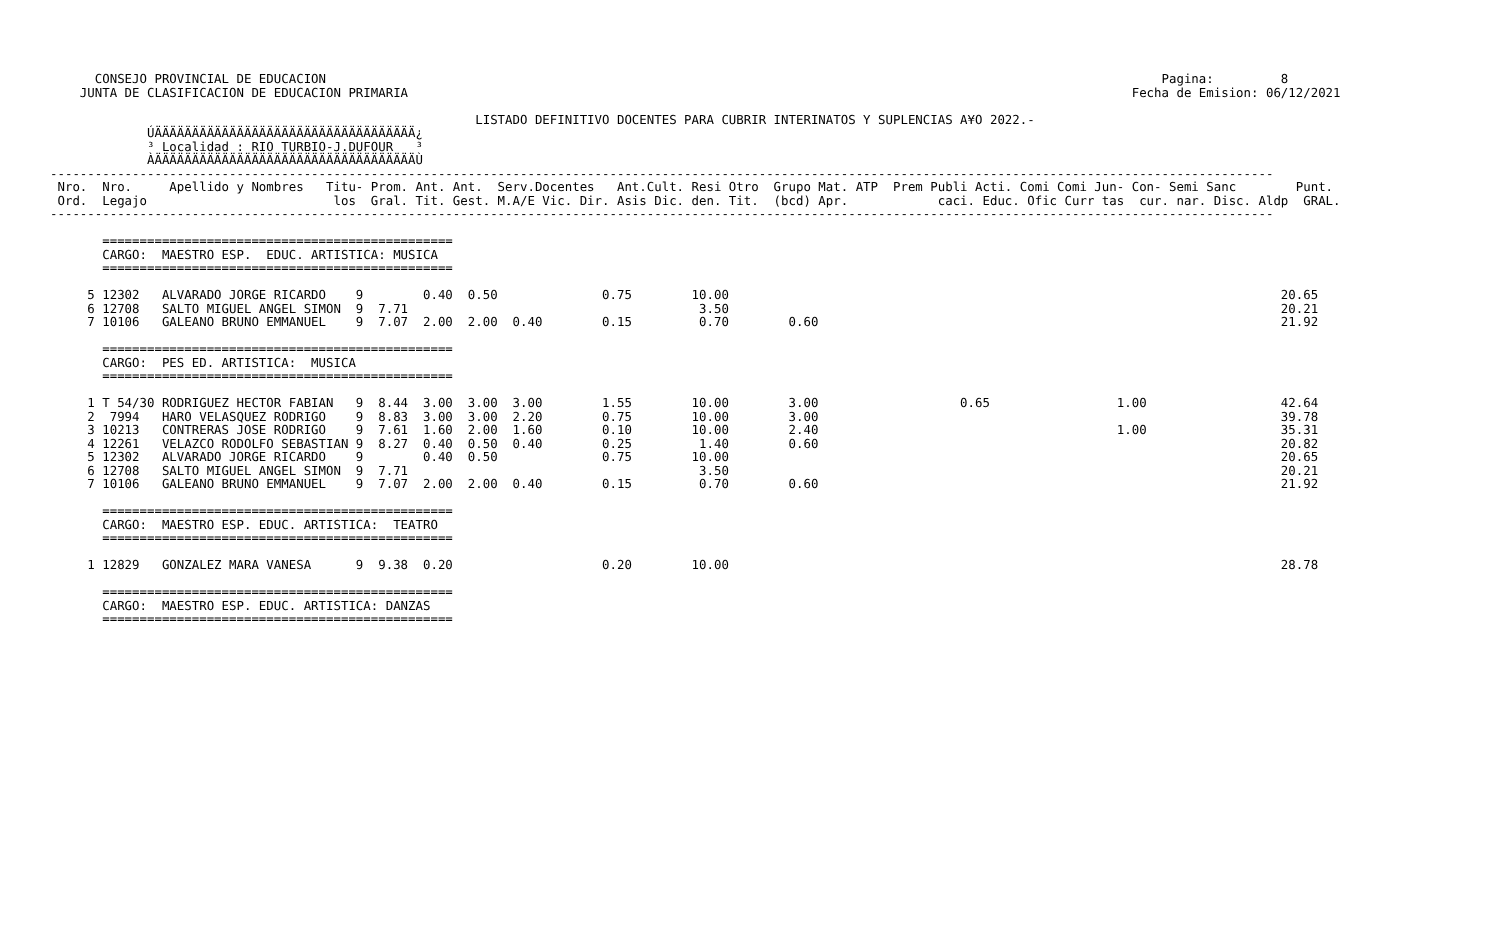CONSEJO PROVINCIAL DE EDUCACION                                                                                                                Pagina:         8
    JUNTA DE CLASIFICACION DE EDUCACION PRIMARIA                                                                                                 Fecha de Emision: 06/12/2021

                                                         LISTADO DEFINITIVO DOCENTES PARA CUBRIR INTERINATOS Y SUPLENCIAS A¥O 2022.-
             ÚÄÄÄÄÄÄÄÄÄÄÄÄÄÄÄÄÄÄÄÄÄÄÄÄÄÄÄÄÄÄÄÄÄÄÄ¿
             ³ Localidad : RIO TURBIO-J.DUFOUR   ³
             ÀÄÄÄÄÄÄÄÄÄÄÄÄÄÄÄÄÄÄÄÄÄÄÄÄÄÄÄÄÄÄÄÄÄÄÄÙ
--------------------------------------------------------------------------------------------------------------------------------------------------------------------
 Nro.  Nro.     Apellido y Nombres   Titu- Prom. Ant. Ant.  Serv.Docentes   Ant.Cult. Resi Otro  Grupo Mat. ATP  Prem Publi Acti. Comi Comi Jun- Con- Semi Sanc        Punt.
 Ord.  Legajo                         los  Gral. Tit. Gest. M.A/E Vic. Dir. Asis Dic. den. Tit.  (bcd) Apr.            caci. Educ. Ofic Curr tas  cur. nar. Disc. Aldp  GRAL.
--------------------------------------------------------------------------------------------------------------------------------------------------------------------

       ===============================================
       CARGO:  MAESTRO ESP.  EDUC. ARTISTICA: MUSICA
       ===============================================

     5 12302   ALVARADO JORGE RICARDO    9        0.40  0.50              0.75        10.00                                                                          20.65
     6 12708   SALTO MIGUEL ANGEL SIMON  9  7.71                                       3.50                                                                          20.21
     7 10106   GALEANO BRUNO EMMANUEL    9  7.07  2.00  2.00  0.40        0.15         0.70        0.60                                                              21.92

       ===============================================
       CARGO:  PES ED. ARTISTICA:  MUSICA
       ===============================================

     1 T 54/30 RODRIGUEZ HECTOR FABIAN   9  8.44  3.00  3.00  3.00        1.55        10.00        3.00                   0.65                 1.00                  42.64
     2  7994   HARO VELASQUEZ RODRIGO    9  8.83  3.00  3.00  2.20        0.75        10.00        3.00                                                              39.78
     3 10213   CONTRERAS JOSE RODRIGO    9  7.61  1.60  2.00  1.60        0.10        10.00        2.40                                        1.00                  35.31
     4 12261   VELAZCO RODOLFO SEBASTIAN 9  8.27  0.40  0.50  0.40        0.25         1.40        0.60                                                              20.82
     5 12302   ALVARADO JORGE RICARDO    9        0.40  0.50              0.75        10.00                                                                          20.65
     6 12708   SALTO MIGUEL ANGEL SIMON  9  7.71                                       3.50                                                                          20.21
     7 10106   GALEANO BRUNO EMMANUEL    9  7.07  2.00  2.00  0.40        0.15         0.70        0.60                                                              21.92

       ===============================================
       CARGO:  MAESTRO ESP. EDUC. ARTISTICA:  TEATRO
       ===============================================

     1 12829   GONZALEZ MARA VANESA      9  9.38  0.20                    0.20        10.00                                                                          28.78

       ===============================================
       CARGO:  MAESTRO ESP. EDUC. ARTISTICA: DANZAS
       ===============================================